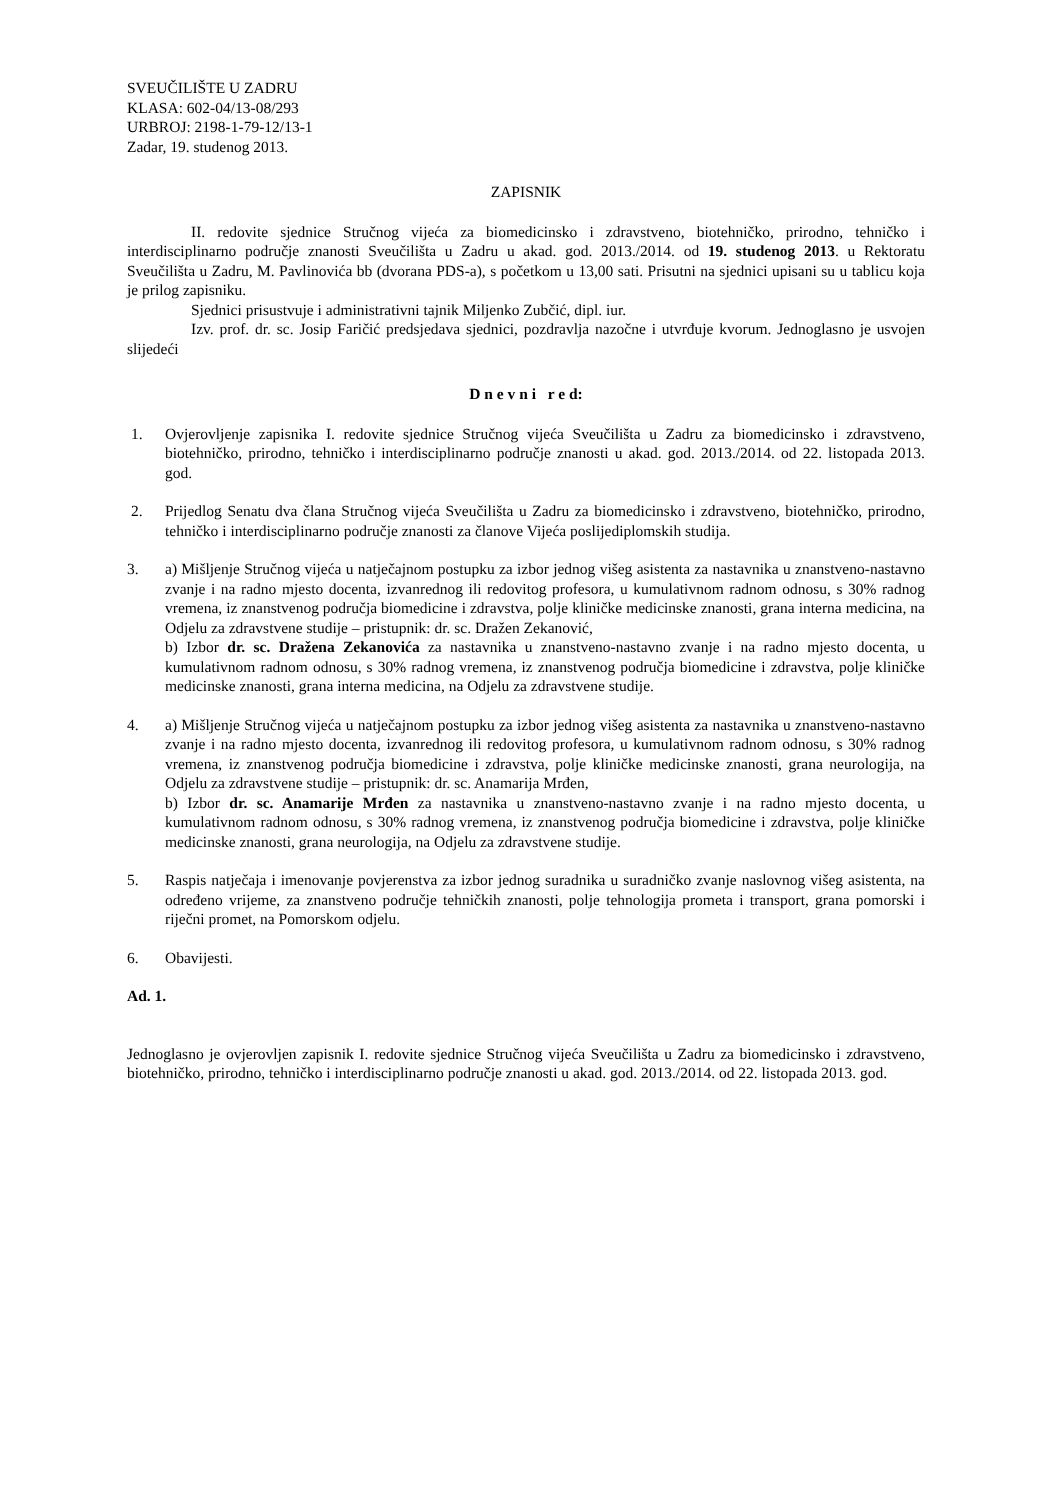SVEUČILIŠTE U ZADRU
KLASA: 602-04/13-08/293
URBROJ: 2198-1-79-12/13-1
Zadar, 19. studenog 2013.
ZAPISNIK
II. redovite sjednice Stručnog vijeća za biomedicinsko i zdravstveno, biotehničko, prirodno, tehničko i interdisciplinarno područje znanosti Sveučilišta u Zadru u akad. god. 2013./2014. od 19. studenog 2013. u Rektoratu Sveučilišta u Zadru, M. Pavlinovića bb (dvorana PDS-a), s početkom u 13,00 sati. Prisutni na sjednici upisani su u tablicu koja je prilog zapisniku.
Sjednici prisustvuje i administrativni tajnik Miljenko Zubčić, dipl. iur.
Izv. prof. dr. sc. Josip Faričić predsjedava sjednici, pozdravlja nazočne i utvrđuje kvorum. Jednoglasno je usvojen slijedeći
D n e v n i r e d:
1. Ovjerovljenje zapisnika I. redovite sjednice Stručnog vijeća Sveučilišta u Zadru za biomedicinsko i zdravstveno, biotehničko, prirodno, tehničko i interdisciplinarno područje znanosti u akad. god. 2013./2014. od 22. listopada 2013. god.
2. Prijedlog Senatu dva člana Stručnog vijeća Sveučilišta u Zadru za biomedicinsko i zdravstveno, biotehničko, prirodno, tehničko i interdisciplinarno područje znanosti za članove Vijeća poslijediplomskih studija.
3. a) Mišljenje Stručnog vijeća u natječajnom postupku za izbor jednog višeg asistenta za nastavnika u znanstveno-nastavno zvanje i na radno mjesto docenta, izvanrednog ili redovitog profesora, u kumulativnom radnom odnosu, s 30% radnog vremena, iz znanstvenog područja biomedicine i zdravstva, polje kliničke medicinske znanosti, grana interna medicina, na Odjelu za zdravstvene studije – pristupnik: dr. sc. Dražen Zekanović,
b) Izbor dr. sc. Dražena Zekanovića za nastavnika u znanstveno-nastavno zvanje i na radno mjesto docenta, u kumulativnom radnom odnosu, s 30% radnog vremena, iz znanstvenog područja biomedicine i zdravstva, polje kliničke medicinske znanosti, grana interna medicina, na Odjelu za zdravstvene studije.
4. a) Mišljenje Stručnog vijeća u natječajnom postupku za izbor jednog višeg asistenta za nastavnika u znanstveno-nastavno zvanje i na radno mjesto docenta, izvanrednog ili redovitog profesora, u kumulativnom radnom odnosu, s 30% radnog vremena, iz znanstvenog područja biomedicine i zdravstva, polje kliničke medicinske znanosti, grana neurologija, na Odjelu za zdravstvene studije – pristupnik: dr. sc. Anamarija Mrđen,
b) Izbor dr. sc. Anamarije Mrđen za nastavnika u znanstveno-nastavno zvanje i na radno mjesto docenta, u kumulativnom radnom odnosu, s 30% radnog vremena, iz znanstvenog područja biomedicine i zdravstva, polje kliničke medicinske znanosti, grana neurologija, na Odjelu za zdravstvene studije.
5. Raspis natječaja i imenovanje povjerenstva za izbor jednog suradnika u suradničko zvanje naslovnog višeg asistenta, na određeno vrijeme, za znanstveno područje tehničkih znanosti, polje tehnologija prometa i transport, grana pomorski i riječni promet, na Pomorskom odjelu.
6. Obavijesti.
Ad. 1.
Jednoglasno je ovjerovljen zapisnik I. redovite sjednice Stručnog vijeća Sveučilišta u Zadru za biomedicinsko i zdravstveno, biotehničko, prirodno, tehničko i interdisciplinarno područje znanosti u akad. god. 2013./2014. od 22. listopada 2013. god.